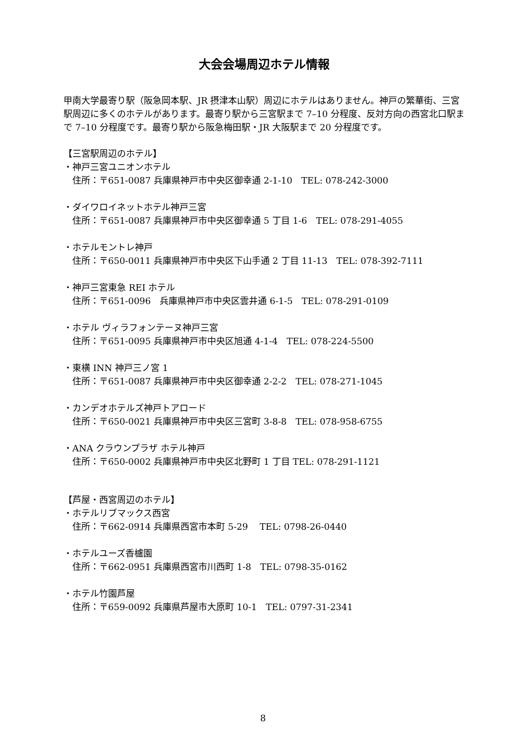大会会場周辺ホテル情報
甲南大学最寄り駅（阪急岡本駅、JR 摂津本山駅）周辺にホテルはありません。神戸の繁華街、三宮駅周辺に多くのホテルがあります。最寄り駅から三宮駅まで 7–10 分程度、反対方向の西宮北口駅まで 7–10 分程度です。最寄り駅から阪急梅田駅・JR 大阪駅まで 20 分程度です。
【三宮駅周辺のホテル】
・神戸三宮ユニオンホテル
住所：〒651-0087 兵庫県神戸市中央区御幸通 2-1-10　TEL: 078-242-3000
・ダイワロイネットホテル神戸三宮
住所：〒651-0087 兵庫県神戸市中央区御幸通 5 丁目 1-6　TEL: 078-291-4055
・ホテルモントレ神戸
住所：〒650-0011 兵庫県神戸市中央区下山手通 2 丁目 11-13　TEL: 078-392-7111
・神戸三宮東急 REI ホテル
住所：〒651-0096　兵庫県神戸市中央区雲井通 6-1-5　TEL: 078-291-0109
・ホテル ヴィラフォンテーヌ神戸三宮
住所：〒651-0095 兵庫県神戸市中央区旭通 4-1-4　TEL: 078-224-5500
・東横 INN 神戸三ノ宮 1
住所：〒651-0087 兵庫県神戸市中央区御幸通 2-2-2　TEL: 078-271-1045
・カンデオホテルズ神戸トアロード
住所：〒650-0021 兵庫県神戸市中央区三宮町 3-8-8　TEL: 078-958-6755
・ANA クラウンプラザ ホテル神戸
住所：〒650-0002 兵庫県神戸市中央区北野町 1 丁目 TEL: 078-291-1121
【芦屋・西宮周辺のホテル】
・ホテルリブマックス西宮
住所：〒662-0914 兵庫県西宮市本町 5-29　 TEL: 0798-26-0440
・ホテルユーズ香櫨園
住所：〒662-0951 兵庫県西宮市川西町 1-8　TEL: 0798-35-0162
・ホテル竹園芦屋
住所：〒659-0092 兵庫県芦屋市大原町 10-1　TEL: 0797-31-2341
8